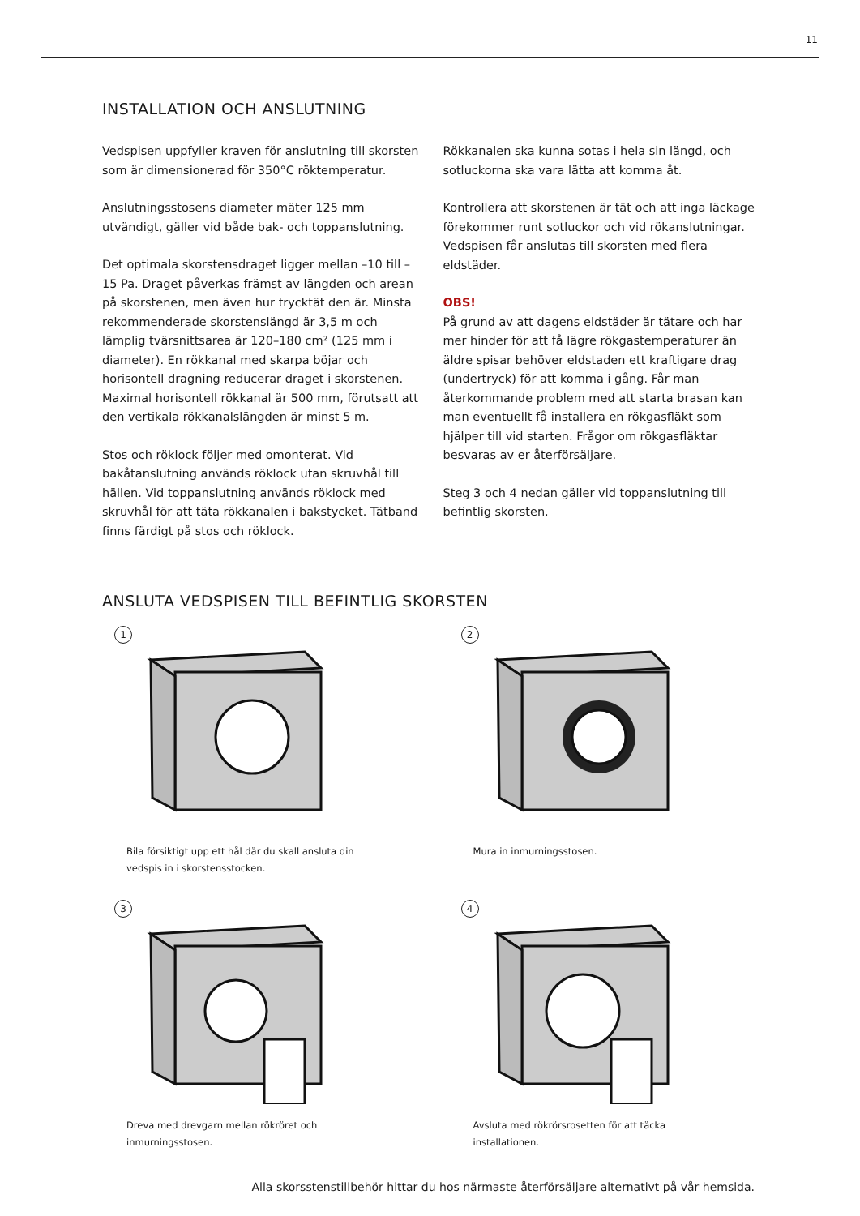11
INSTALLATION OCH ANSLUTNING
Vedspisen uppfyller kraven för anslutning till skorsten som är dimensionerad för 350°C röktemperatur.
Anslutningsstosens diameter mäter 125 mm utvändigt, gäller vid både bak- och toppanslutning.
Det optimala skorstensdraget ligger mellan –10 till –15 Pa. Draget påverkas främst av längden och arean på skorstenen, men även hur trycktät den är. Minsta rekommenderade skorstenslängd är 3,5 m och lämplig tvärsnittsarea är 120–180 cm² (125 mm i diameter). En rökkanal med skarpa böjar och horisontell dragning reducerar draget i skorstenen. Maximal horisontell rökkanal är 500 mm, förutsatt att den vertikala rökkanalslängden är minst 5 m.
Stos och röklock följer med omonterat. Vid bakåtanslutning används röklock utan skruvhål till hällen. Vid toppanslutning används röklock med skruvhål för att täta rökkanalen i bakstycket. Tätband finns färdigt på stos och röklock.
Rökkanalen ska kunna sotas i hela sin längd, och sotluckorna ska vara lätta att komma åt.
Kontrollera att skorstenen är tät och att inga läckage förekommer runt sotluckor och vid rökanslutningar. Vedspisen får anslutas till skorsten med flera eldstäder.
OBS!
På grund av att dagens eldstäder är tätare och har mer hinder för att få lägre rökgastemperaturer än äldre spisar behöver eldstaden ett kraftigare drag (undertryck) för att komma i gång. Får man återkommande problem med att starta brasan kan man eventuellt få installera en rökgasfläkt som hjälper till vid starten. Frågor om rökgasfläktar besvaras av er återförsäljare.
Steg 3 och 4 nedan gäller vid toppanslutning till befintlig skorsten.
ANSLUTA VEDSPISEN TILL BEFINTLIG SKORSTEN
1
Bila försiktigt upp ett hål där du skall ansluta din vedspis in i skorstensstocken.
2
Mura in inmurningsstosen.
3
Dreva med drevgarn mellan rökröret och inmurningsstosen.
4
Avsluta med rökrörsrosetten för att täcka installationen.
Alla skorsstenstillbehör hittar du hos närmaste återförsäljare alternativt på vår hemsida.